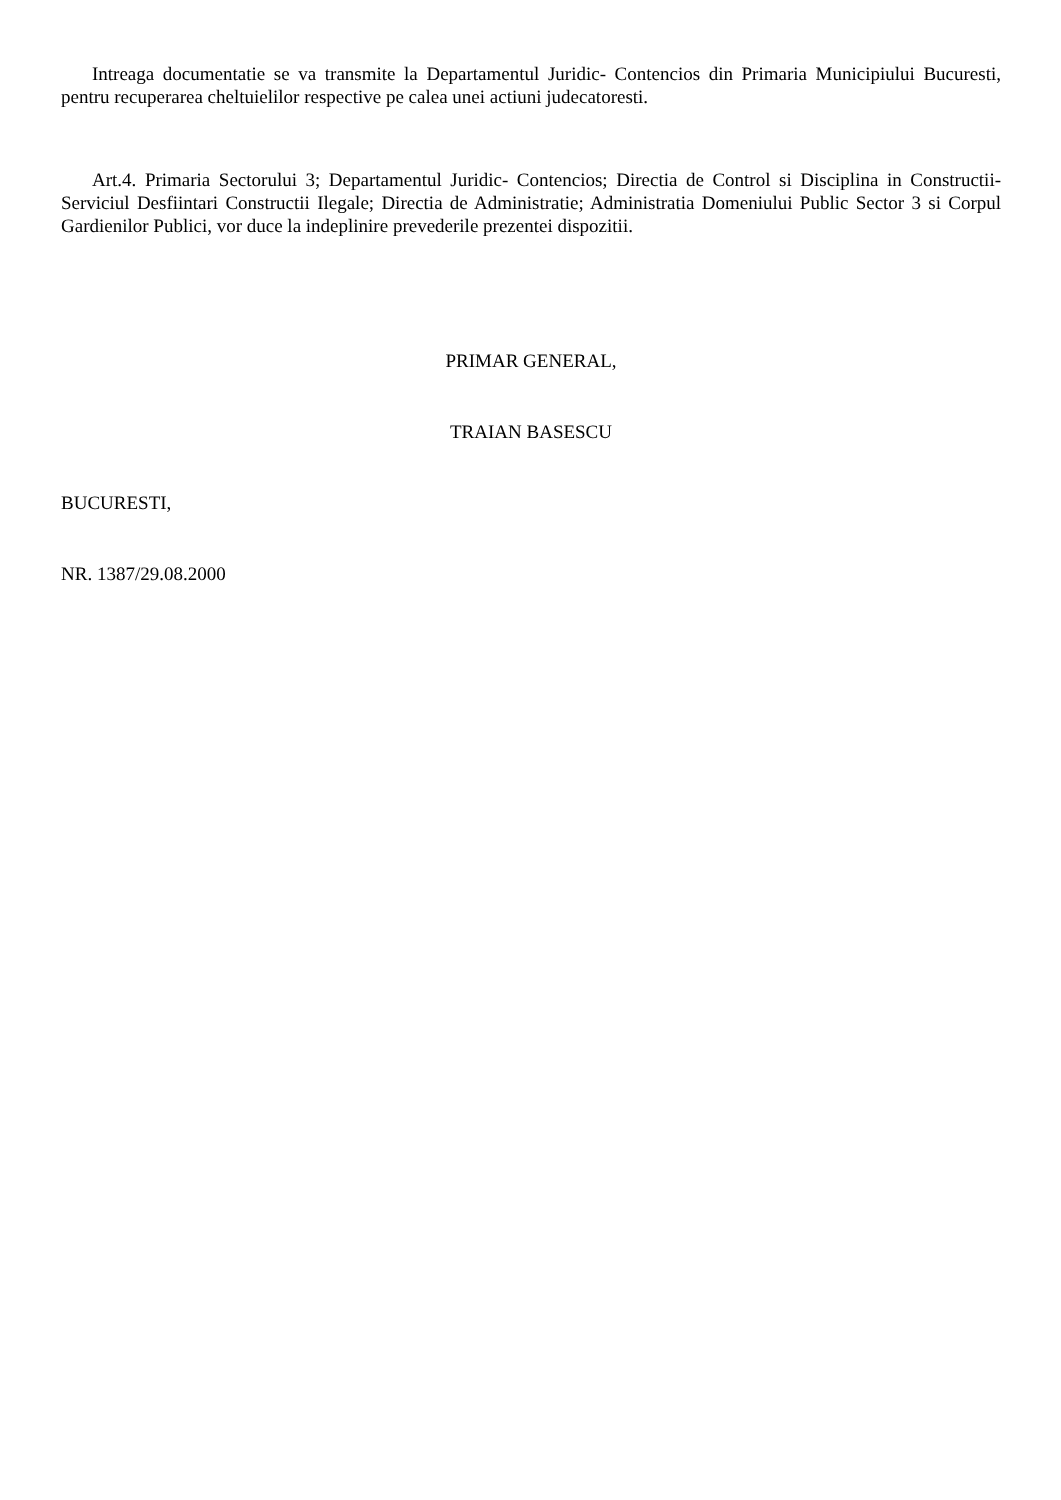Intreaga documentatie se va transmite la Departamentul Juridic- Contencios din Primaria Municipiului Bucuresti, pentru recuperarea cheltuielilor respective pe calea unei actiuni judecatoresti.
Art.4. Primaria Sectorului 3; Departamentul Juridic- Contencios; Directia de Control si Disciplina in Constructii- Serviciul Desfiintari Constructii Ilegale; Directia de Administratie; Administratia Domeniului Public Sector 3 si Corpul Gardienilor Publici, vor duce la indeplinire prevederile prezentei dispozitii.
PRIMAR GENERAL,
TRAIAN BASESCU
BUCURESTI,
NR. 1387/29.08.2000